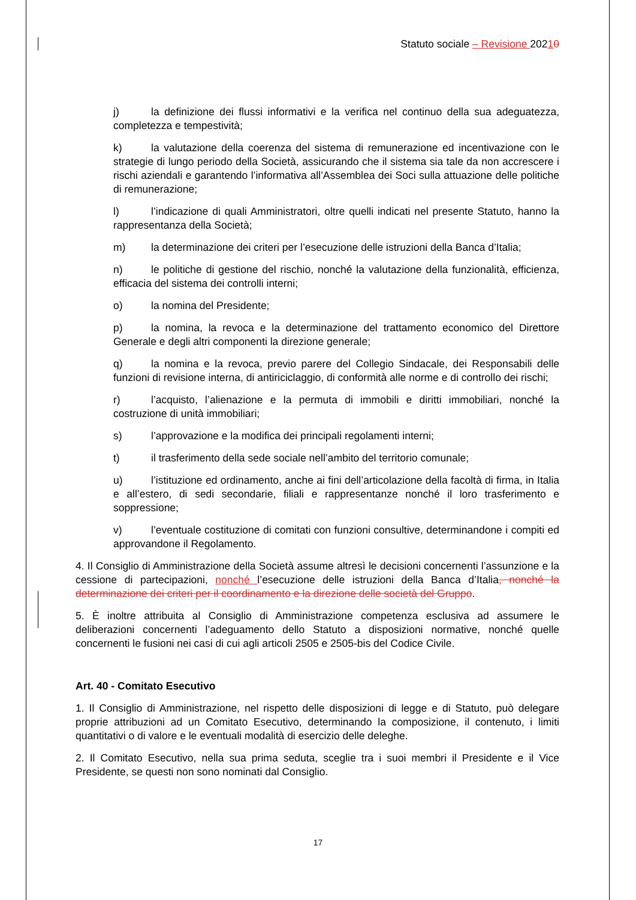Statuto sociale – Revisione 20210
j) la definizione dei flussi informativi e la verifica nel continuo della sua adeguatezza, completezza e tempestività;
k) la valutazione della coerenza del sistema di remunerazione ed incentivazione con le strategie di lungo periodo della Società, assicurando che il sistema sia tale da non accrescere i rischi aziendali e garantendo l’informativa all’Assemblea dei Soci sulla attuazione delle politiche di remunerazione;
l) l’indicazione di quali Amministratori, oltre quelli indicati nel presente Statuto, hanno la rappresentanza della Società;
m) la determinazione dei criteri per l’esecuzione delle istruzioni della Banca d’Italia;
n) le politiche di gestione del rischio, nonché la valutazione della funzionalità, efficienza, efficacia del sistema dei controlli interni;
o) la nomina del Presidente;
p) la nomina, la revoca e la determinazione del trattamento economico del Direttore Generale e degli altri componenti la direzione generale;
q) la nomina e la revoca, previo parere del Collegio Sindacale, dei Responsabili delle funzioni di revisione interna, di antiriciclaggio, di conformità alle norme e di controllo dei rischi;
r) l’acquisto, l’alienazione e la permuta di immobili e diritti immobiliari, nonché la costruzione di unità immobiliari;
s) l’approvazione e la modifica dei principali regolamenti interni;
t) il trasferimento della sede sociale nell’ambito del territorio comunale;
u) l’istituzione ed ordinamento, anche ai fini dell’articolazione della facoltà di firma, in Italia e all’estero, di sedi secondarie, filiali e rappresentanze nonché il loro trasferimento e soppressione;
v) l’eventuale costituzione di comitati con funzioni consultive, determinandone i compiti ed approvandone il Regolamento.
4. Il Consiglio di Amministrazione della Società assume altresì le decisioni concernenti l’assunzione e la cessione di partecipazioni, nonché l’esecuzione delle istruzioni della Banca d’Italia, nonché la determinazione dei criteri per il coordinamento e la direzione delle società del Gruppo.
5. È inoltre attribuita al Consiglio di Amministrazione competenza esclusiva ad assumere le deliberazioni concernenti l’adeguamento dello Statuto a disposizioni normative, nonché quelle concernenti le fusioni nei casi di cui agli articoli 2505 e 2505-bis del Codice Civile.
Art. 40 - Comitato Esecutivo
1. Il Consiglio di Amministrazione, nel rispetto delle disposizioni di legge e di Statuto, può delegare proprie attribuzioni ad un Comitato Esecutivo, determinando la composizione, il contenuto, i limiti quantitativi o di valore e le eventuali modalità di esercizio delle deleghe.
2. Il Comitato Esecutivo, nella sua prima seduta, sceglie tra i suoi membri il Presidente e il Vice Presidente, se questi non sono nominati dal Consiglio.
17